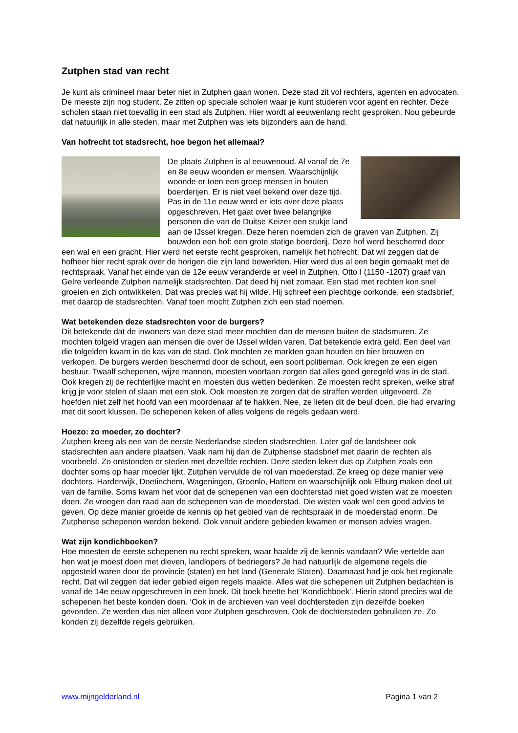Zutphen stad van recht
Je kunt als crimineel maar beter niet in Zutphen gaan wonen. Deze stad zit vol rechters, agenten en advocaten. De meeste zijn nog student. Ze zitten op speciale scholen waar je kunt studeren voor agent en rechter. Deze scholen staan niet toevallig in een stad als Zutphen. Hier wordt al eeuwenlang recht gesproken. Nou gebeurde dat natuurlijk in alle steden, maar met Zutphen was iets bijzonders aan de hand.
Van hofrecht tot stadsrecht, hoe begon het allemaal?
De plaats Zutphen is al eeuwenoud. Al vanaf de 7e en 8e eeuw woonden er mensen. Waarschijnlijk woonde er toen een groep mensen in houten boerderijen. Er is niet veel bekend over deze tijd. Pas in de 11e eeuw werd er iets over deze plaats opgeschreven. Het gaat over twee belangrijke personen die van de Duitse Keizer een stukje land aan de IJssel kregen. Deze heren noemden zich de graven van Zutphen. Zij bouwden een hof: een grote statige boerderij. Deze hof werd beschermd door een wal en een gracht. Hier werd het eerste recht gesproken, namelijk het hofrecht. Dat wil zeggen dat de hofheer hier recht sprak over de horigen die zijn land bewerkten. Hier werd dus al een begin gemaakt met de rechtspraak. Vanaf het einde van de 12e eeuw veranderde er veel in Zutphen. Otto I (1150 -1207) graaf van Gelre verleende Zutphen namelijk stadsrechten. Dat deed hij niet zomaar. Een stad met rechten kon snel groeien en zich ontwikkelen. Dat was precies wat hij wilde. Hij schreef een plechtige oorkonde, een stadsbrief, met daarop de stadsrechten. Vanaf toen mocht Zutphen zich een stad noemen.
Wat betekenden deze stadsrechten voor de burgers?
Dit betekende dat de inwoners van deze stad meer mochten dan de mensen buiten de stadsmuren. Ze mochten tolgeld vragen aan mensen die over de IJssel wilden varen. Dat betekende extra geld. Een deel van die tolgelden kwam in de kas van de stad. Ook mochten ze markten gaan houden en bier brouwen en verkopen. De burgers werden beschermd door de schout, een soort politieman. Ook kregen ze een eigen bestuur. Twaalf schepenen, wijze mannen, moesten voortaan zorgen dat alles goed geregeld was in de stad. Ook kregen zij de rechterlijke macht en moesten dus wetten bedenken. Ze moesten recht spreken, welke straf krijg je voor stelen of slaan met een stok. Ook moesten ze zorgen dat de straffen werden uitgevoerd. Ze hoefden niet zelf het hoofd van een moordenaar af te hakken. Nee, ze lieten dit de beul doen, die had ervaring met dit soort klussen. De schepenen keken of alles volgens de regels gedaan werd.
Hoezo: zo moeder, zo dochter?
Zutphen kreeg als een van de eerste Nederlandse steden stadsrechten. Later gaf de landsheer ook stadsrechten aan andere plaatsen. Vaak nam hij dan de Zutphense stadsbrief met daarin de rechten als voorbeeld. Zo ontstonden er steden met dezelfde rechten. Deze steden leken dus op Zutphen zoals een dochter soms op haar moeder lijkt. Zutphen vervulde de rol van moederstad. Ze kreeg op deze manier vele dochters. Harderwijk, Doetinchem, Wageningen, Groenlo, Hattem en waarschijnlijk ook Elburg maken deel uit van de familie. Soms kwam het voor dat de schepenen van een dochterstad niet goed wisten wat ze moesten doen. Ze vroegen dan raad aan de schepenen van de moederstad. Die wisten vaak wel een goed advies te geven. Op deze manier groeide de kennis op het gebied van de rechtspraak in de moederstad enorm. De Zutphense schepenen werden bekend. Ook vanuit andere gebieden kwamen er mensen advies vragen.
Wat zijn kondichboeken?
Hoe moesten de eerste schepenen nu recht spreken, waar haalde zij de kennis vandaan? Wie vertelde aan hen wat je moest doen met dieven, landlopers of bedriegers? Je had natuurlijk de algemene regels die opgesteld waren door de provincie (staten) en het land (Generale Staten). Daarnaast had je ook het regionale recht. Dat wil zeggen dat ieder gebied eigen regels maakte. Alles wat die schepenen uit Zutphen bedachten is vanaf de 14e eeuw opgeschreven in een boek. Dit boek heette het ‘Kondichboek’. Hierin stond precies wat de schepenen het beste konden doen. ‘Ook in de archieven van veel dochtersteden zijn dezelfde boeken gevonden. Ze werden dus niet alleen voor Zutphen geschreven. Ook de dochtersteden gebruikten ze. Zo konden zij dezelfde regels gebruiken.
www.mijngelderland.nl Pagina 1 van 2